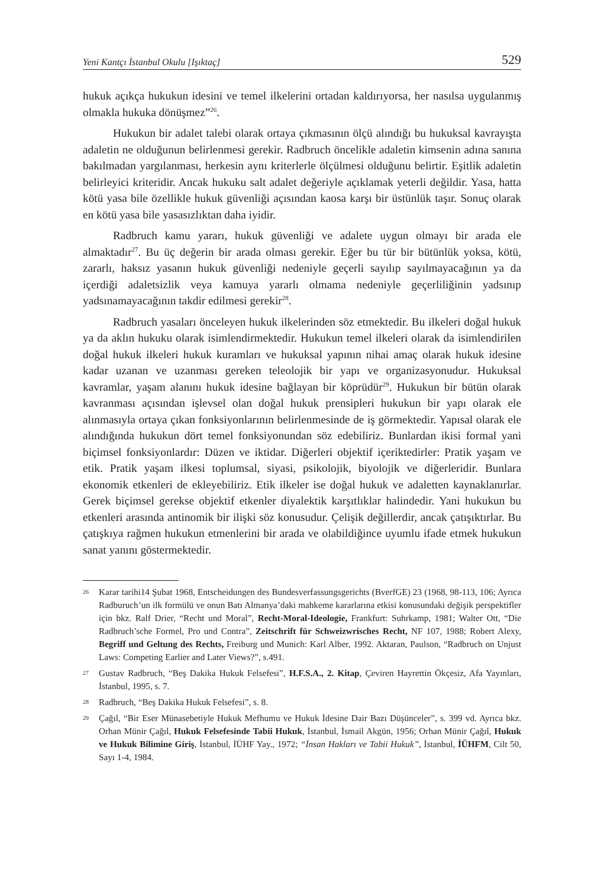Yeni Kantçı İstanbul Okulu [Işıktaç] 529
hukuk açıkça hukukun idesini ve temel ilkelerini ortadan kaldırıyorsa, her nasılsa uygulanmış olmakla hukuka dönüşmez”<sup>26</sup>.
Hukukun bir adalet talebi olarak ortaya çıkmasının ölçü alındığı bu hukuksal kavrayışta adaletin ne olduğunun belirlenmesi gerekir. Radbruch öncelikle adaletin kimsenin adına sanına bakılmadan yargılanması, herkesin aynı kriterlerle ölçülmesi olduğunu belirtir. Eşitlik adaletin belirleyici kriteridir. Ancak hukuku salt adalet değeriyle açıklamak yeterli değildir. Yasa, hatta kötü yasa bile özellikle hukuk güvenliği açısından kaosa karşı bir üstünlük taşır. Sonuç olarak en kötü yasa bile yasasızlıktan daha iyidir.
Radbruch kamu yararı, hukuk güvenliği ve adalete uygun olmayı bir arada ele almaktadır<sup>27</sup>. Bu üç değerin bir arada olması gerekir. Eğer bu tür bir bütünlük yoksa, kötü, zararlı, haksız yasanın hukuk güvenliği nedeniyle geçerli sayılıp sayılmayacağının ya da içerdiği adaletsizlik veya kamuya yararlı olmama nedeniyle geçerliliğinin yadsınıp yadsınamayacağının takdir edilmesi gerekir<sup>28</sup>.
Radbruch yasaları önceleyen hukuk ilkelerinden söz etmektedir. Bu ilkeleri doğal hukuk ya da aklın hukuku olarak isimlendirmektedir. Hukukun temel ilkeleri olarak da isimlendirilen doğal hukuk ilkeleri hukuk kuramları ve hukuksal yapının nihai amaç olarak hukuk idesine kadar uzanan ve uzanması gereken teleolojik bir yapı ve organizasyonudur. Hukuksal kavramlar, yaşam alanını hukuk idesine bağlayan bir köprüdür<sup>29</sup>. Hukukun bir bütün olarak kavranması açısından işlevsel olan doğal hukuk prensipleri hukukun bir yapı olarak ele alınmasıyla ortaya çıkan fonksiyonlarının belirlenmesinde de iş görmektedir. Yapısal olarak ele alındığında hukukun dört temel fonksiyonundan söz edebiliriz. Bunlardan ikisi formal yani biçimsel fonksiyonlardır: Düzen ve iktidar. Diğerleri objektif içeriktedirler: Pratik yaşam ve etik. Pratik yaşam ilkesi toplumsal, siyasi, psikolojik, biyolojik ve diğerleridir. Bunlara ekonomik etkenleri de ekleyebiliriz. Etik ilkeler ise doğal hukuk ve adaletten kaynaklanırlar. Gerek biçimsel gerekse objektif etkenler diyalektik karşıtlıklar halindedir. Yani hukukun bu etkenleri arasında antinomik bir ilişki söz konusudur. Çelişik değillerdir, ancak çatışıktırlar. Bu çatışkıya rağmen hukukun etmenlerini bir arada ve olabildiğince uyumlu ifade etmek hukukun sanat yanını göstermektedir.
26 Karar tarihi14 Şubat 1968, Entscheidungen des Bundesverfassungsgerichts (BverfGE) 23 (1968, 98-113, 106; Ayrıca Radburuch’un ilk formülü ve onun Batı Almanya’daki mahkeme kararlarına etkisi konusundaki değişik perspektifler için bkz. Ralf Drier, “Recht und Moral”, Recht-Moral-Ideologie, Frankfurt: Suhrkamp, 1981; Walter Ott, “Die Radbruch’sche Formel, Pro und Contra”, Zeitschrift für Schweizwrisches Recht, NF 107, 1988; Robert Alexy, Begriff und Geltung des Rechts, Freiburg und Munich: Karl Alber, 1992. Aktaran, Paulson, “Radbruch on Unjust Laws: Competing Earlier and Later Views?”, s.491.
27 Gustav Radbruch, “Beş Dakika Hukuk Felsefesi”, H.F.S.A., 2. Kitap, Çeviren Hayrettin Ökçesiz, Afa Yayınları, İstanbul, 1995, s. 7.
28 Radbruch, “Beş Dakika Hukuk Felsefesi”, s. 8.
29 Çağıl, “Bir Eser Münasebetiyle Hukuk Mefhumu ve Hukuk İdesine Dair Bazı Düşünceler”, s. 399 vd. Ayrıca bkz. Orhan Münir Çağıl, Hukuk Felsefesinde Tabii Hukuk, İstanbul, İsmail Akgün, 1956; Orhan Münir Çağıl, Hukuk ve Hukuk Bilimine Giriş, İstanbul, İÜHF Yay., 1972; “İnsan Hakları ve Tabii Hukuk”, İstanbul, İÜHFM, Cilt 50, Sayı 1-4, 1984.